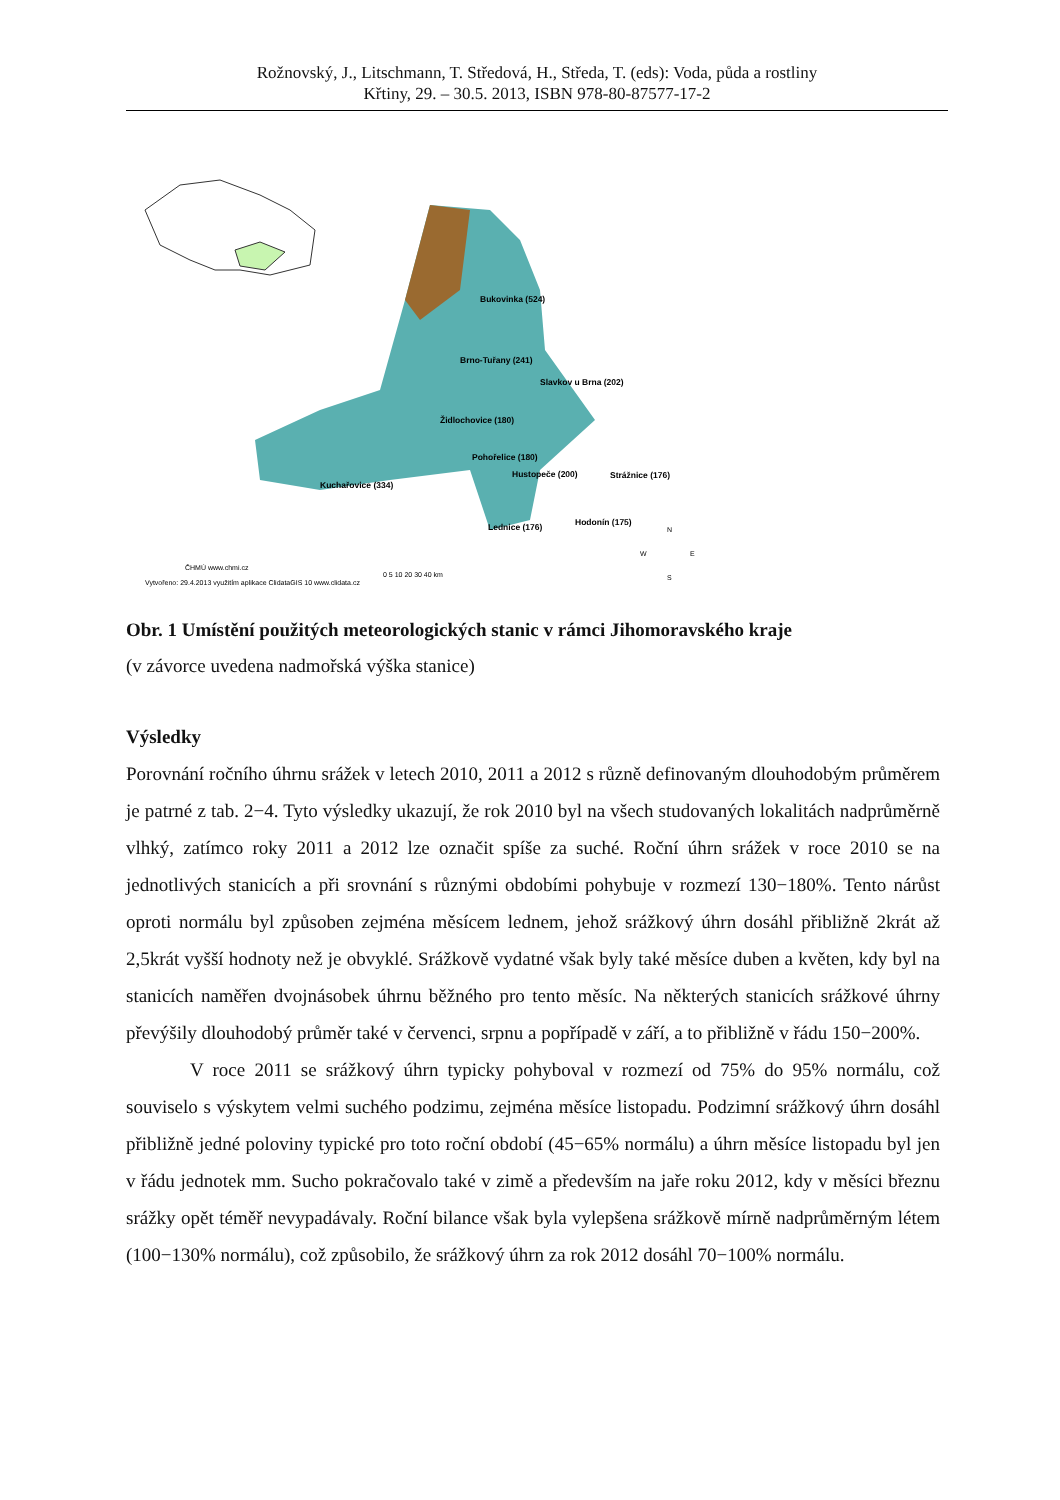Rožnovský, J., Litschmann, T. Středová, H., Středa, T. (eds): Voda, půda a rostliny
Křtiny, 29. – 30.5. 2013, ISBN 978-80-87577-17-2
Bukovinka (524)
Brno-Tuřany (241)
Slavkov u Brna (202)
Židlochovice (180)
Pohořelice (180)
Hustopeče (200)
Strážnice (176)
Kuchařovice (334)
Lednice (176)
Hodonín (175)
0 5 10 20 30 40 km
ČHMÚ www.chmi.cz
Vytvořeno: 29.4.2013 využitím aplikace ClidataGIS 10 www.clidata.cz
N
W
E
S
Obr. 1 Umístění použitých meteorologických stanic v rámci Jihomoravského kraje
(v závorce uvedena nadmořská výška stanice)
Výsledky
Porovnání ročního úhrnu srážek v letech 2010, 2011 a 2012 s různě definovaným dlouhodobým průměrem je patrné z tab. 2−4. Tyto výsledky ukazují, že rok 2010 byl na všech studovaných lokalitách nadprůměrně vlhký, zatímco roky 2011 a 2012 lze označit spíše za suché. Roční úhrn srážek v roce 2010 se na jednotlivých stanicích a při srovnání s různými obdobími pohybuje v rozmezí 130−180%. Tento nárůst oproti normálu byl způsoben zejména měsícem lednem, jehož srážkový úhrn dosáhl přibližně 2krát až 2,5krát vyšší hodnoty než je obvyklé. Srážkově vydatné však byly také měsíce duben a květen, kdy byl na stanicích naměřen dvojnásobek úhrnu běžného pro tento měsíc. Na některých stanicích srážkové úhrny převýšily dlouhodobý průměr také v červenci, srpnu a popřípadě v září, a to přibližně v řádu 150−200%.
V roce 2011 se srážkový úhrn typicky pohyboval v rozmezí od 75% do 95% normálu, což souviselo s výskytem velmi suchého podzimu, zejména měsíce listopadu. Podzimní srážkový úhrn dosáhl přibližně jedné poloviny typické pro toto roční období (45−65% normálu) a úhrn měsíce listopadu byl jen v řádu jednotek mm. Sucho pokračovalo také v zimě a především na jaře roku 2012, kdy v měsíci březnu srážky opět téměř nevypadávaly. Roční bilance však byla vylepšena srážkově mírně nadprůměrným létem (100−130% normálu), což způsobilo, že srážkový úhrn za rok 2012 dosáhl 70−100% normálu.